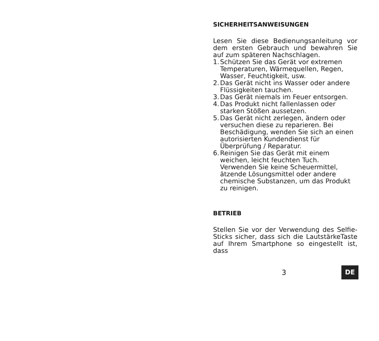SICHERHEITSANWEISUNGEN
Lesen Sie diese Bedienungsanleitung vor dem ersten Gebrauch und bewahren Sie auf zum späteren Nachschlagen.
1. Schützen Sie das Gerät vor extremen Temperaturen, Wärmequellen, Regen, Wasser, Feuchtigkeit, usw.
2. Das Gerät nicht ins Wasser oder andere Flüssigkeiten tauchen.
3. Das Gerät niemals im Feuer entsorgen.
4. Das Produkt nicht fallenlassen oder starken Stößen aussetzen.
5. Das Gerät nicht zerlegen, ändern oder versuchen diese zu reparieren. Bei Beschädigung, wenden Sie sich an einen autorisierten Kundendienst für Überprüfung / Reparatur.
6. Reinigen Sie das Gerät mit einem weichen, leicht feuchten Tuch. Verwenden Sie keine Scheuermittel, ätzende Lösungsmittel oder andere chemische Substanzen, um das Produkt zu reinigen.
BETRIEB
Stellen Sie vor der Verwendung des Selfie-Sticks sicher, dass sich die LautstärkeTaste auf Ihrem Smartphone so eingestellt ist, dass
3 DE